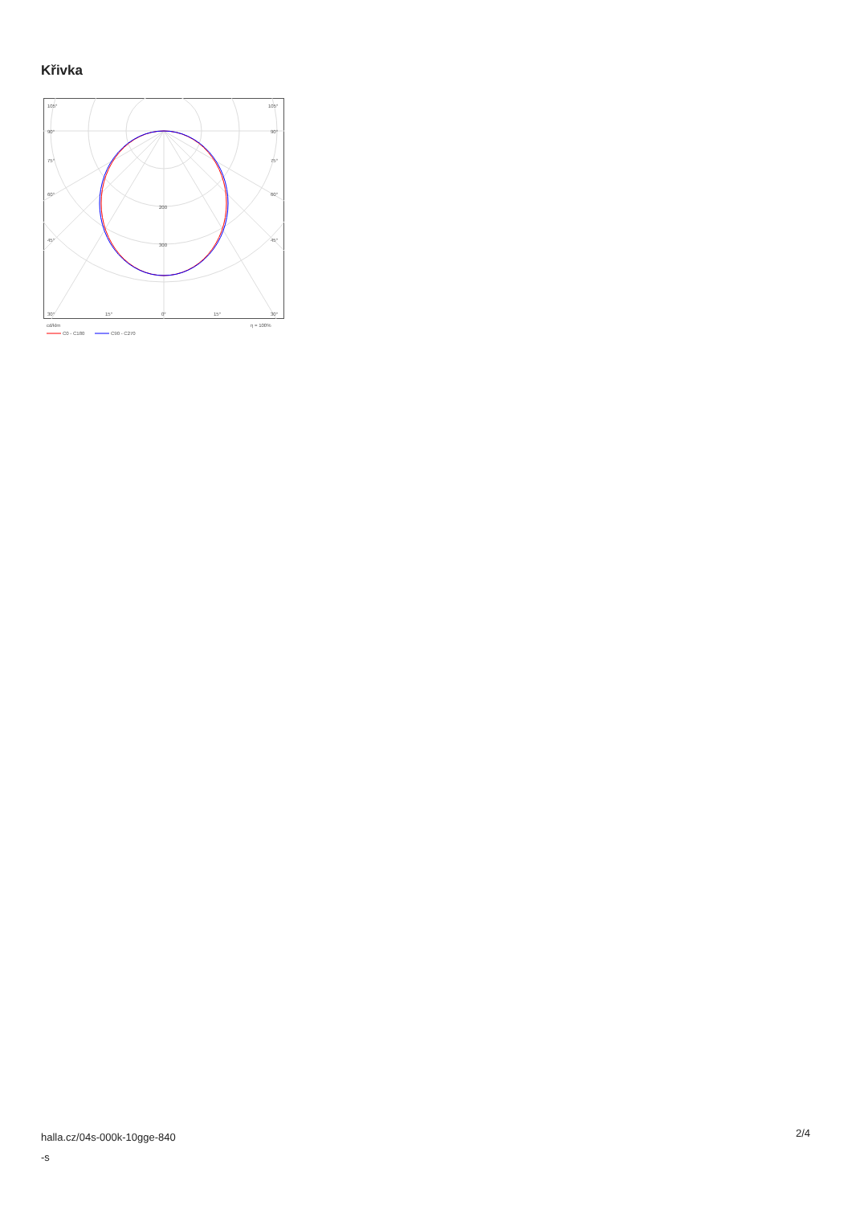Křivka
105°
105°
90°
90°
75°
75°
60°
60°
45°
45°
200
300
30°
15°
0°
15°
30°
cd/klm
η = 100%
C0 - C180
C90 - C270
halla.cz/04s-000k-10gge-840
-s
2/4